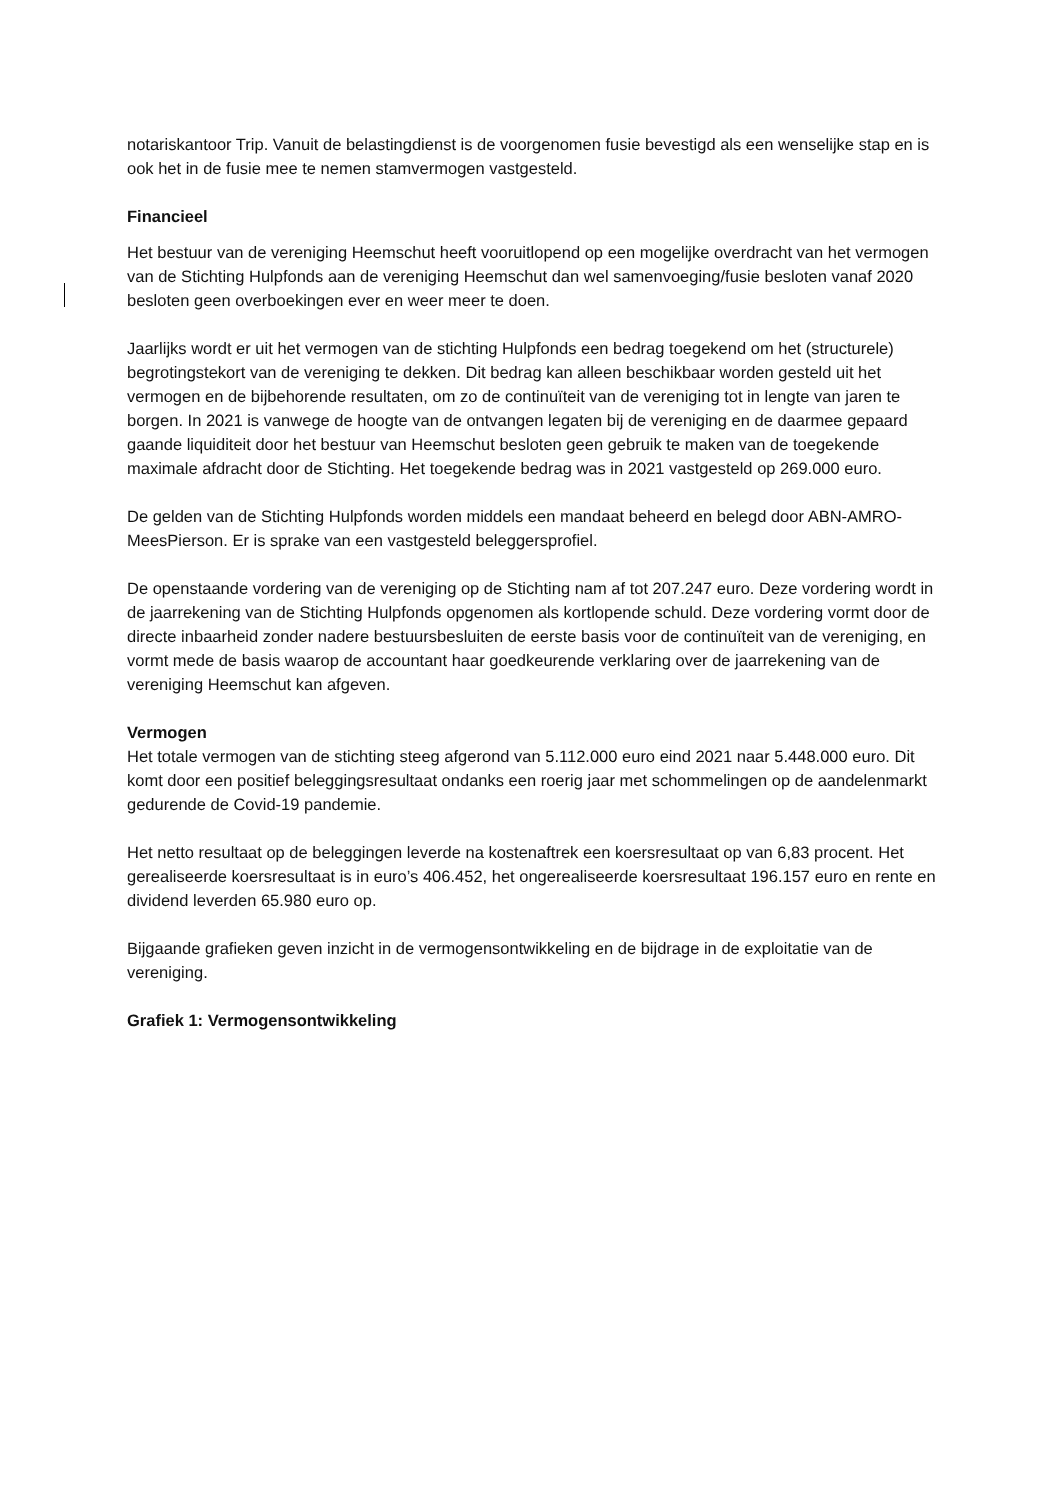notariskantoor Trip. Vanuit de belastingdienst is de voorgenomen fusie bevestigd als een wenselijke stap en is ook het in de fusie mee te nemen stamvermogen vastgesteld.
Financieel
Het bestuur van de vereniging Heemschut heeft vooruitlopend op een mogelijke overdracht van het vermogen van de Stichting Hulpfonds aan de vereniging Heemschut dan wel samenvoeging/fusie besloten vanaf 2020 besloten geen overboekingen ever en weer meer te doen.
Jaarlijks wordt er uit het vermogen van de stichting Hulpfonds een bedrag toegekend om het (structurele) begrotingstekort van de vereniging te dekken. Dit bedrag kan alleen beschikbaar worden gesteld uit het vermogen en de bijbehorende resultaten, om zo de continuïteit van de vereniging tot in lengte van jaren te borgen. In 2021 is vanwege de hoogte van de ontvangen legaten bij de vereniging en de daarmee gepaard gaande liquiditeit door het bestuur van Heemschut besloten geen gebruik te maken van de toegekende maximale afdracht door de Stichting. Het toegekende bedrag was in 2021 vastgesteld op 269.000 euro.
De gelden van de Stichting Hulpfonds worden middels een mandaat beheerd en belegd door ABN-AMRO-MeesPierson. Er is sprake van een vastgesteld beleggersprofiel.
De openstaande vordering van de vereniging op de Stichting nam af tot 207.247 euro. Deze vordering wordt in de jaarrekening van de Stichting Hulpfonds opgenomen als kortlopende schuld. Deze vordering vormt door de directe inbaarheid zonder nadere bestuursbesluiten de eerste basis voor de continuïteit van de vereniging, en vormt mede de basis waarop de accountant haar goedkeurende verklaring over de jaarrekening van de vereniging Heemschut kan afgeven.
Vermogen
Het totale vermogen van de stichting steeg afgerond van 5.112.000 euro eind 2021 naar 5.448.000 euro. Dit komt door een positief beleggingsresultaat ondanks een roerig jaar met schommelingen op de aandelenmarkt gedurende de Covid-19 pandemie.
Het netto resultaat op de beleggingen leverde na kostenaftrek een koersresultaat op van 6,83 procent. Het gerealiseerde koersresultaat is in euro’s 406.452, het ongerealiseerde koersresultaat 196.157 euro en rente en dividend leverden 65.980 euro op.
Bijgaande grafieken geven inzicht in de vermogensontwikkeling en de bijdrage in de exploitatie van de vereniging.
Grafiek 1: Vermogensontwikkeling